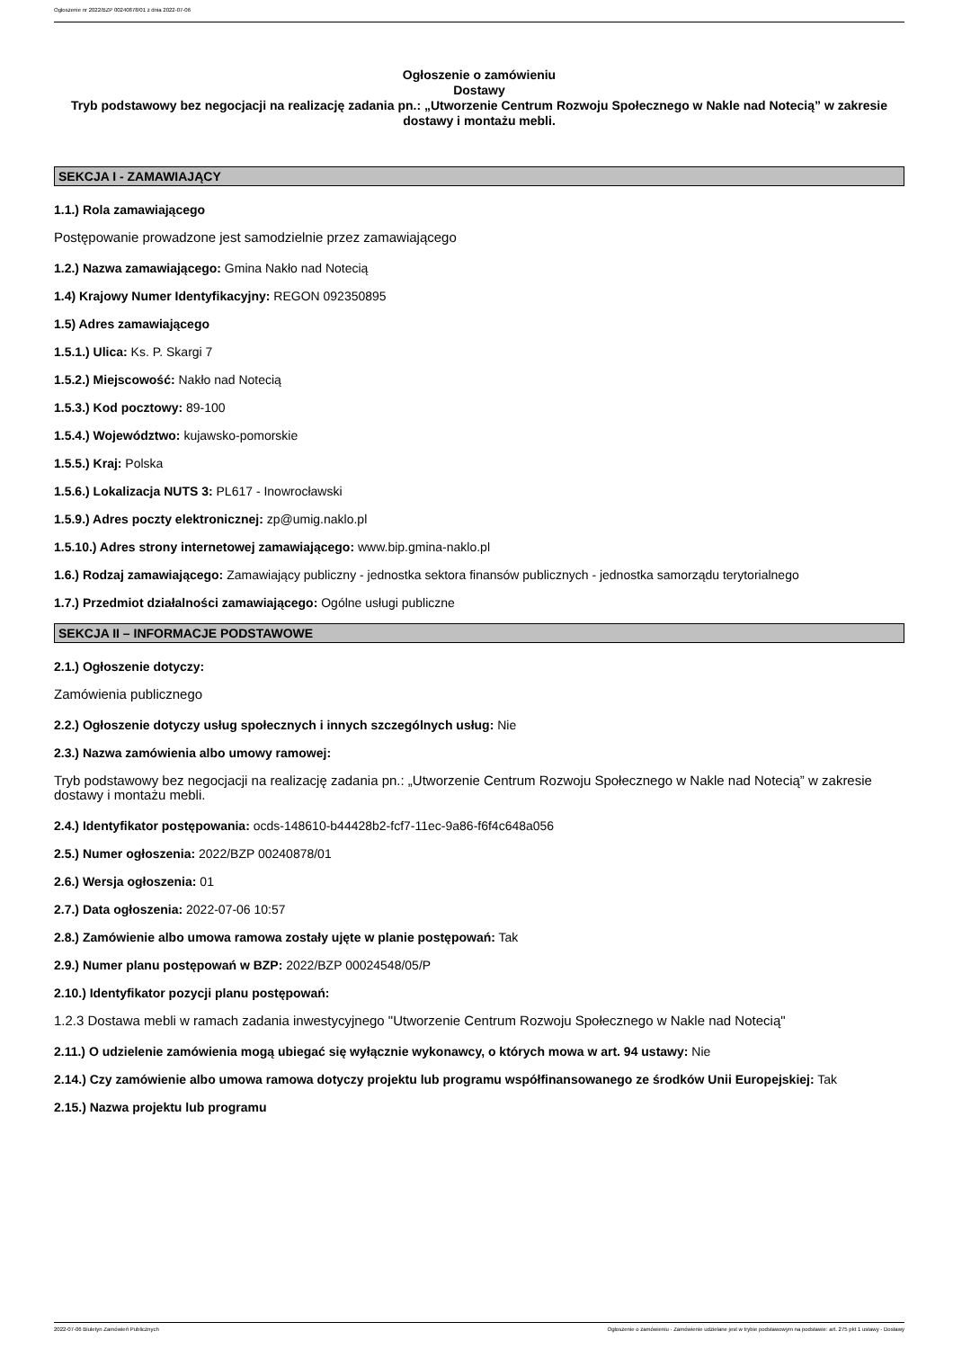Ogłoszenie nr 2022/BZP 00240878/01 z dnia 2022-07-06
Ogłoszenie o zamówieniu
Dostawy
Tryb podstawowy bez negocjacji na realizację zadania pn.: „Utworzenie Centrum Rozwoju Społecznego w Nakle nad Notecią” w zakresie dostawy i montażu mebli.
SEKCJA I - ZAMAWIAJĄCY
1.1.) Rola zamawiającego
Postępowanie prowadzone jest samodzielnie przez zamawiającego
1.2.) Nazwa zamawiającego: Gmina Nakło nad Notecią
1.4) Krajowy Numer Identyfikacyjny: REGON 092350895
1.5) Adres zamawiającego
1.5.1.) Ulica: Ks. P. Skargi 7
1.5.2.) Miejscowość: Nakło nad Notecią
1.5.3.) Kod pocztowy: 89-100
1.5.4.) Województwo: kujawsko-pomorskie
1.5.5.) Kraj: Polska
1.5.6.) Lokalizacja NUTS 3: PL617 - Inowrocławski
1.5.9.) Adres poczty elektronicznej: zp@umig.naklo.pl
1.5.10.) Adres strony internetowej zamawiającego: www.bip.gmina-naklo.pl
1.6.) Rodzaj zamawiającego: Zamawiający publiczny - jednostka sektora finansów publicznych - jednostka samorządu terytorialnego
1.7.) Przedmiot działalności zamawiającego: Ogólne usługi publiczne
SEKCJA II – INFORMACJE PODSTAWOWE
2.1.) Ogłoszenie dotyczy:
Zamówienia publicznego
2.2.) Ogłoszenie dotyczy usług społecznych i innych szczególnych usług: Nie
2.3.) Nazwa zamówienia albo umowy ramowej:
Tryb podstawowy bez negocjacji na realizację zadania pn.: „Utworzenie Centrum Rozwoju Społecznego w Nakle nad Notecią” w zakresie dostawy i montażu mebli.
2.4.) Identyfikator postępowania: ocds-148610-b44428b2-fcf7-11ec-9a86-f6f4c648a056
2.5.) Numer ogłoszenia: 2022/BZP 00240878/01
2.6.) Wersja ogłoszenia: 01
2.7.) Data ogłoszenia: 2022-07-06 10:57
2.8.) Zamówienie albo umowa ramowa zostały ujęte w planie postępowań: Tak
2.9.) Numer planu postępowań w BZP: 2022/BZP 00024548/05/P
2.10.) Identyfikator pozycji planu postępowań:
1.2.3 Dostawa mebli w ramach zadania inwestycyjnego "Utworzenie Centrum Rozwoju Społecznego w Nakle nad Notecią"
2.11.) O udzielenie zamówienia mogą ubiegać się wyłącznie wykonawcy, o których mowa w art. 94 ustawy: Nie
2.14.) Czy zamówienie albo umowa ramowa dotyczy projektu lub programu współfinansowanego ze środków Unii Europejskiej: Tak
2.15.) Nazwa projektu lub programu
2022-07-06 Biuletyn Zamówień Publicznych Ogłoszenie o zamówieniu - Zamówienie udzielane jest w trybie podstawowym na podstawie: art. 275 pkt 1 ustawy - Dostawy